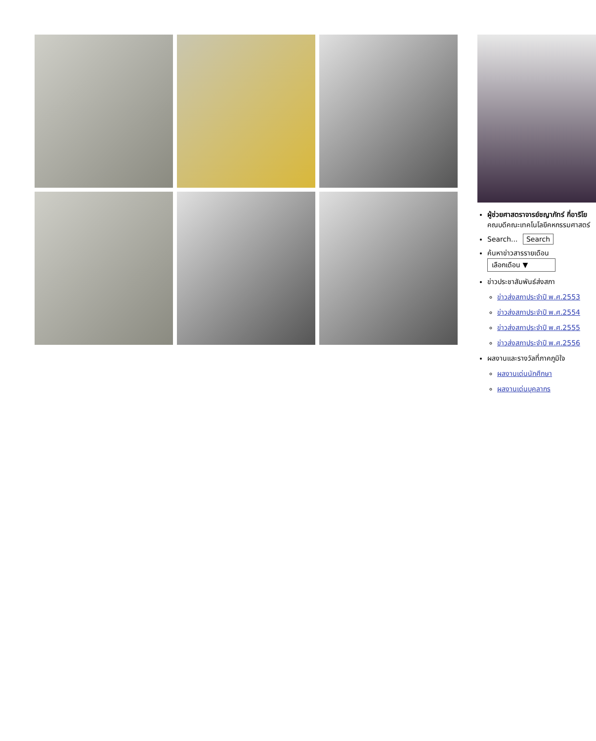ผู้ช่วยศาสตราจารย์ชญาภัทร์ กี่อาริโย
คณบดีคณะเทคโนโลยีคหกรรมศาสตร์
Search... Search
ค้นหาข่าวสารรายเดือน
เลือกเดือน ▼
ข่าวประชาสัมพันธ์ส่งสภา
ข่าวส่งสภาประจำปี พ.ศ.2553
ข่าวส่งสภาประจำปี พ.ศ.2554
ข่าวส่งสภาประจำปี พ.ศ.2555
ข่าวส่งสภาประจำปี พ.ศ.2556
ผลงานและรางวัลที่ภาคภูมิใจ
ผลงานเด่นนักศึกษา
ผลงานเด่นบุคลากร